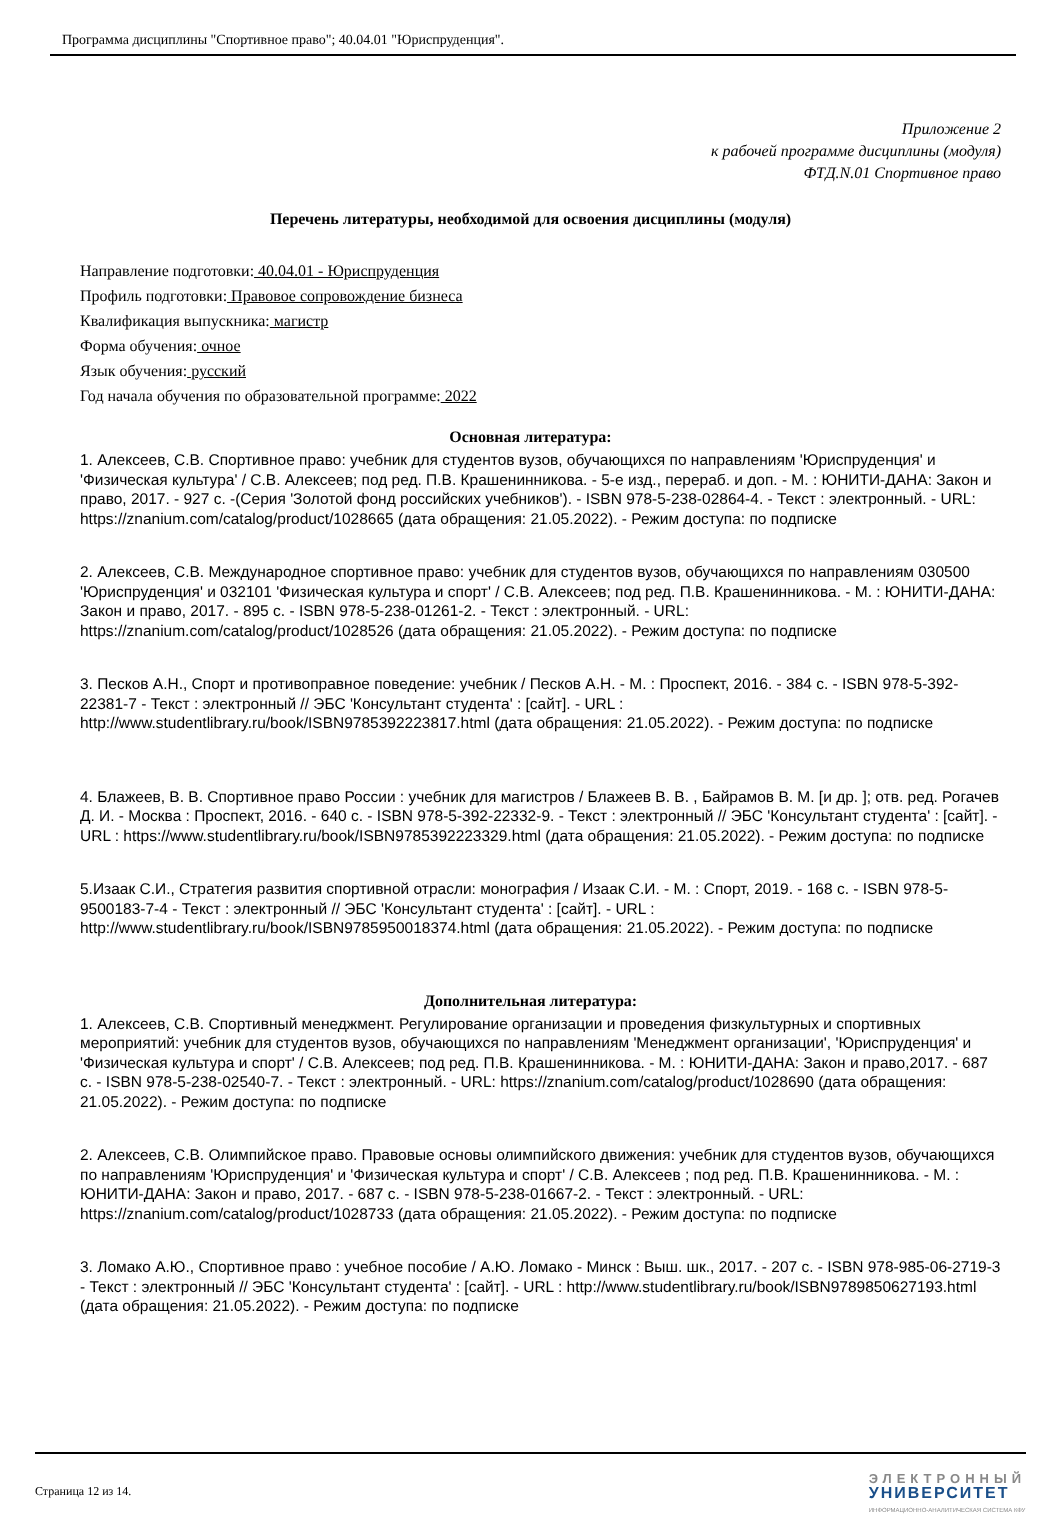Программа дисциплины "Спортивное право"; 40.04.01 "Юриспруденция".
Приложение 2
к рабочей программе дисциплины (модуля)
ФТД.N.01 Спортивное право
Перечень литературы, необходимой для освоения дисциплины (модуля)
Направление подготовки: 40.04.01 - Юриспруденция
Профиль подготовки: Правовое сопровождение бизнеса
Квалификация выпускника: магистр
Форма обучения: очное
Язык обучения: русский
Год начала обучения по образовательной программе: 2022
Основная литература:
1. Алексеев, С.В. Спортивное право: учебник для студентов вузов, обучающихся по направлениям 'Юриспруденция' и 'Физическая культура' / С.В. Алексеев; под ред. П.В. Крашенинникова. - 5-е изд., перераб. и доп. - М. : ЮНИТИ-ДАНА: Закон и право, 2017. - 927 с. -(Серия 'Золотой фонд российских учебников'). - ISBN 978-5-238-02864-4. - Текст : электронный. - URL: https://znanium.com/catalog/product/1028665 (дата обращения: 21.05.2022). - Режим доступа: по подписке
2. Алексеев, С.В. Международное спортивное право: учебник для студентов вузов, обучающихся по направлениям 030500 'Юриспруденция' и 032101 'Физическая культура и спорт' / С.В. Алексеев; под ред. П.В. Крашенинникова. - М. : ЮНИТИ-ДАНА: Закон и право, 2017. - 895 с. - ISBN 978-5-238-01261-2. - Текст : электронный. - URL: https://znanium.com/catalog/product/1028526 (дата обращения: 21.05.2022). - Режим доступа: по подписке
3. Песков А.Н., Спорт и противоправное поведение: учебник / Песков А.Н. - М. : Проспект, 2016. - 384 с. - ISBN 978-5-392-22381-7 - Текст : электронный // ЭБС 'Консультант студента' : [сайт]. - URL : http://www.studentlibrary.ru/book/ISBN9785392223817.html (дата обращения: 21.05.2022). - Режим доступа: по подписке
4. Блажеев, В. В. Спортивное право России : учебник для магистров / Блажеев В. В. , Байрамов В. М. [и др. ]; отв. ред. Рогачев Д. И. - Москва : Проспект, 2016. - 640 с. - ISBN 978-5-392-22332-9. - Текст : электронный // ЭБС 'Консультант студента' : [сайт]. - URL : https://www.studentlibrary.ru/book/ISBN9785392223329.html (дата обращения: 21.05.2022). - Режим доступа: по подписке
5.Изаак С.И., Стратегия развития спортивной отрасли: монография / Изаак С.И. - М. : Спорт, 2019. - 168 с. - ISBN 978-5-9500183-7-4 - Текст : электронный // ЭБС 'Консультант студента' : [сайт]. - URL : http://www.studentlibrary.ru/book/ISBN9785950018374.html (дата обращения: 21.05.2022). - Режим доступа: по подписке
Дополнительная литература:
1. Алексеев, С.В. Спортивный менеджмент. Регулирование организации и проведения физкультурных и спортивных мероприятий: учебник для студентов вузов, обучающихся по направлениям 'Менеджмент организации', 'Юриспруденция' и 'Физическая культура и спорт' / С.В. Алексеев; под ред. П.В. Крашенинникова. - М. : ЮНИТИ-ДАНА: Закон и право,2017. - 687 с. - ISBN 978-5-238-02540-7. - Текст : электронный. - URL: https://znanium.com/catalog/product/1028690 (дата обращения: 21.05.2022). - Режим доступа: по подписке
2. Алексеев, С.В. Олимпийское право. Правовые основы олимпийского движения: учебник для студентов вузов, обучающихся по направлениям 'Юриспруденция' и 'Физическая культура и спорт' / С.В. Алексеев ; под ред. П.В. Крашенинникова. - М. : ЮНИТИ-ДАНА: Закон и право, 2017. - 687 с. - ISBN 978-5-238-01667-2. - Текст : электронный. - URL: https://znanium.com/catalog/product/1028733 (дата обращения: 21.05.2022). - Режим доступа: по подписке
3. Ломако А.Ю., Спортивное право : учебное пособие / А.Ю. Ломако - Минск : Выш. шк., 2017. - 207 с. - ISBN 978-985-06-2719-3 - Текст : электронный // ЭБС 'Консультант студента' : [сайт]. - URL : http://www.studentlibrary.ru/book/ISBN9789850627193.html (дата обращения: 21.05.2022). - Режим доступа: по подписке
Страница 12 из 14.
ЭЛЕКТРОННЫЙ
УНИВЕРСИТЕТ
ИНФОРМАЦИОННО-АНАЛИТИЧЕСКАЯ СИСТЕМА КФУ